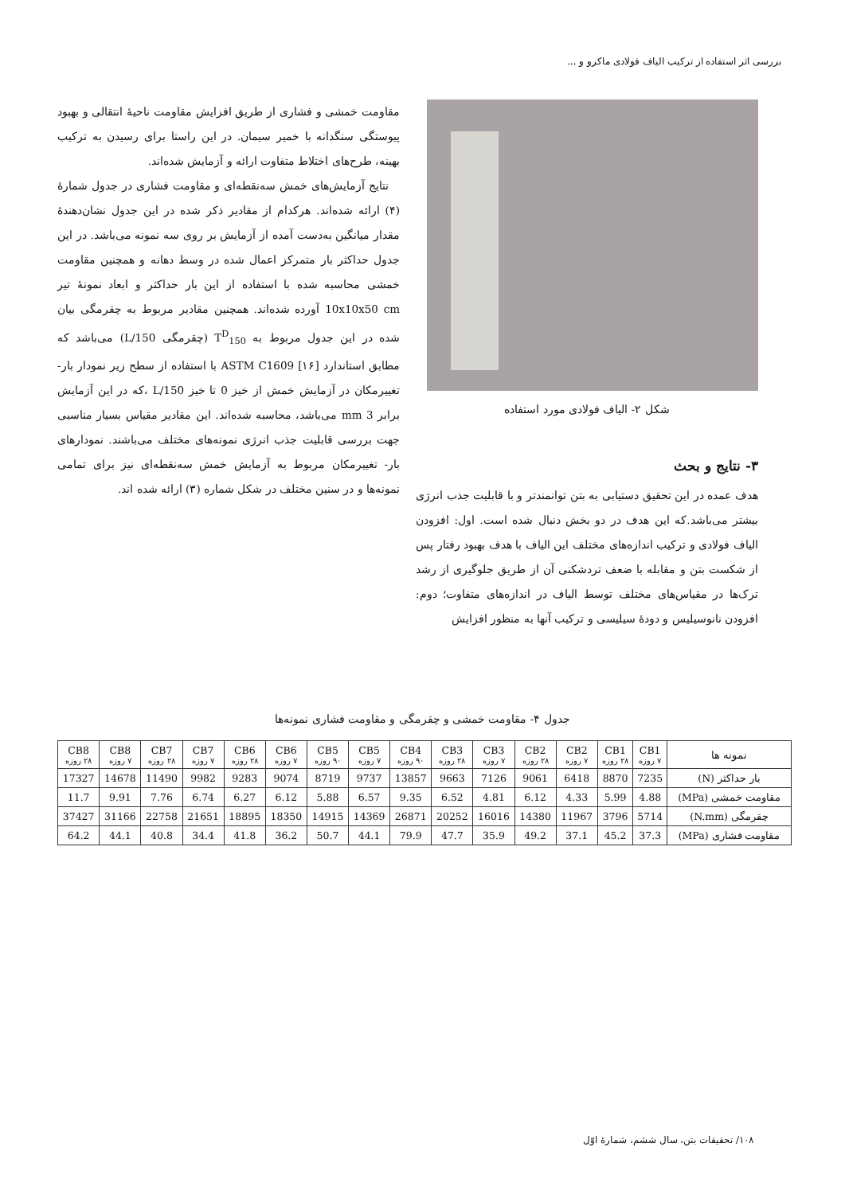بررسی اثر استفاده از ترکیب الیاف فولادی ماکرو و ...
شکل ۲- الیاف فولادی مورد استفاده
۳- نتایج و بحث
هدف عمده در این تحقیق دستیابی به بتن توانمندتر و با قابلیت جذب انرژی بیشتر می‌باشد.که این هدف در دو بخش دنبال شده است. اول: افزودن الیاف فولادی و ترکیب اندازه‌های مختلف این الیاف با هدف بهبود رفتار پس از شکست بتن و مقابله با ضعف تردشکنی آن از طریق جلوگیری از رشد ترک‌ها در مقیاس‌های مختلف توسط الیاف در اندازه‌های متفاوت؛ دوم: افزودن نانوسیلیس و دودهٔ سیلیسی و ترکیب آنها به منظور افزایش
مقاومت خمشی و فشاری از طریق افزایش مقاومت ناحیهٔ انتقالی و بهبود پیوستگی سنگدانه با خمیر سیمان. در این راستا برای رسیدن به ترکیب بهینه، طرح‌های اختلاط متفاوت ارائه و آزمایش شده‌اند.
نتایج آزمایش‌های خمش سه‌نقطه‌ای و مقاومت فشاری در جدول شمارهٔ (۴) ارائه شده‌اند. هرکدام از مقادیر ذکر شده در این جدول نشان‌دهندهٔ مقدار میانگین به‌دست آمده از آزمایش بر روی سه نمونه می‌باشد. در این جدول حداکثر بار متمرکز اعمال شده در وسط دهانه و همچنین مقاومت خمشی محاسبه شده با استفاده از این بار حداکثر و ابعاد نمونهٔ تیر 10x10x50 cm آورده شده‌اند. همچنین مقادیر مربوط به چقرمگی بیان شده در این جدول مربوط به T<sup>D</sup><sub>150</sub> (چقرمگی L/150) می‌باشد که مطابق استاندارد ASTM C1609 [۱۶] با استفاده از سطح زیر نمودار بار- تغییرمکان در آزمایش خمش از خیز 0 تا خیز L/150 ،که در این آزمایش برابر 3 mm می‌باشد، محاسبه شده‌اند. این مقادیر مقیاس بسیار مناسبی جهت بررسی قابلیت جذب انرژی نمونه‌های مختلف می‌باشند. نمودارهای بار- تغییرمکان مربوط به آزمایش خمش سه‌نقطه‌ای نیز برای تمامی نمونه‌ها و در سنین مختلف در شکل شماره (۳) ارائه شده اند.
جدول ۴- مقاومت خمشی و چقرمگی و مقاومت فشاری نمونه‌ها
| نمونه ها | CB1 ۷ روزه | CB1 ۲۸ روزه | CB2 ۷ روزه | CB2 ۲۸ روزه | CB3 ۷ روزه | CB3 ۲۸ روزه | CB4 ۹۰ روزه | CB5 ۷ روزه | CB5 ۹۰ روزه | CB6 ۷ روزه | CB6 ۲۸ روزه | CB7 ۷ روزه | CB7 ۲۸ روزه | CB8 ۷ روزه | CB8 ۲۸ روزه |
| --- | --- | --- | --- | --- | --- | --- | --- | --- | --- | --- | --- | --- | --- | --- | --- |
| بار حداکثر (N) | 7235 | 8870 | 6418 | 9061 | 7126 | 9663 | 13857 | 9737 | 8719 | 9074 | 9283 | 9982 | 11490 | 14678 | 17327 |
| مقاومت خمشی (MPa) | 4.88 | 5.99 | 4.33 | 6.12 | 4.81 | 6.52 | 9.35 | 6.57 | 5.88 | 6.12 | 6.27 | 6.74 | 7.76 | 9.91 | 11.7 |
| چقرمگی (N.mm) | 5714 | 3796 | 11967 | 14380 | 16016 | 20252 | 26871 | 14369 | 14915 | 18350 | 18895 | 21651 | 22758 | 31166 | 37427 |
| مقاومت فشاری (MPa) | 37.3 | 45.2 | 37.1 | 49.2 | 35.9 | 47.7 | 79.9 | 44.1 | 50.7 | 36.2 | 41.8 | 34.4 | 40.8 | 44.1 | 64.2 |
۱۰۸/ تحقیقات بتن، سال ششم، شمارهٔ اوّل